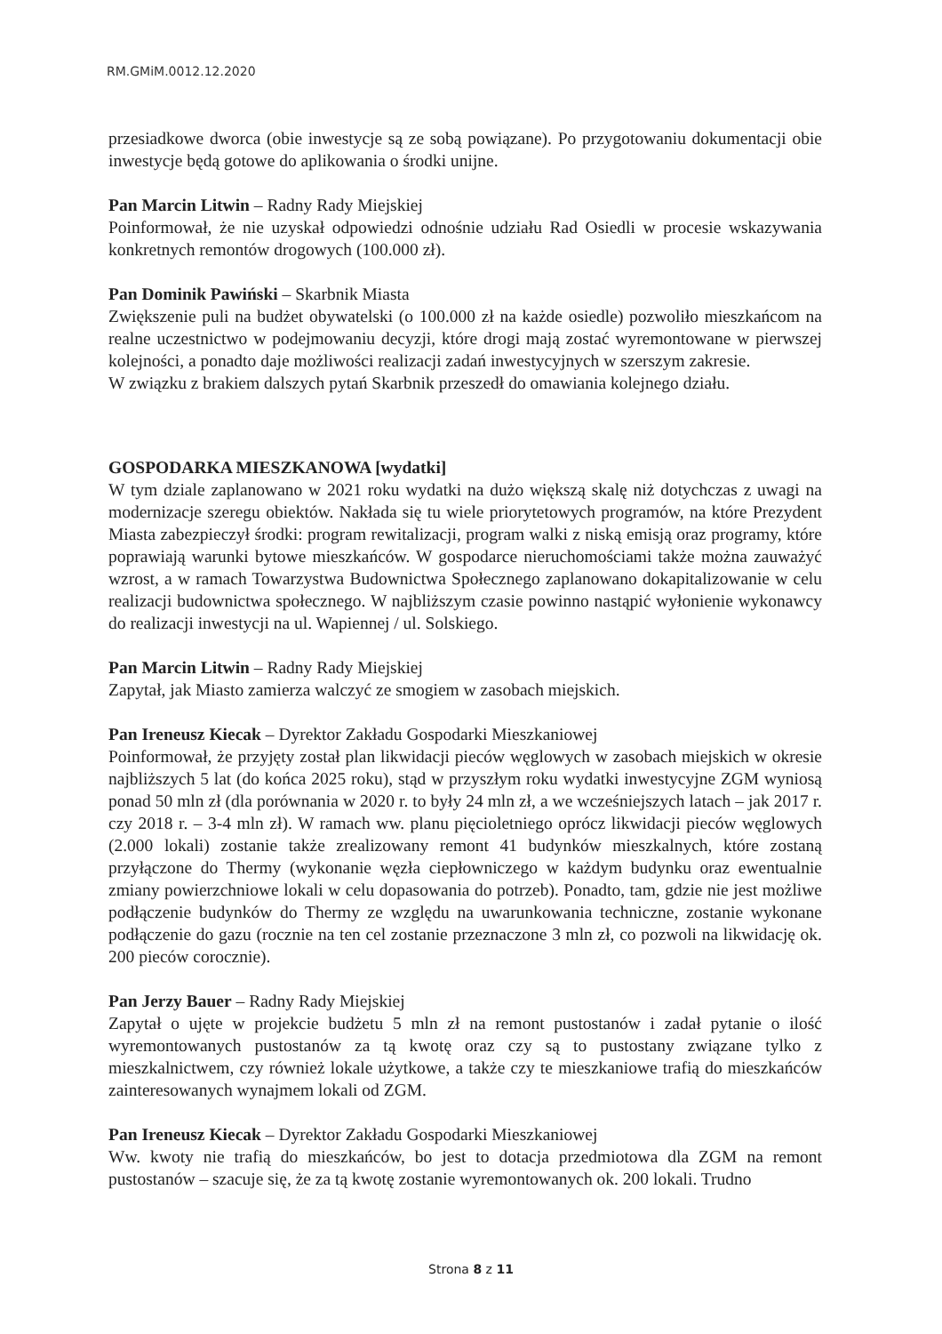RM.GMiM.0012.12.2020
przesiadkowe dworca (obie inwestycje są ze sobą powiązane). Po przygotowaniu dokumentacji obie inwestycje będą gotowe do aplikowania o środki unijne.
Pan Marcin Litwin – Radny Rady Miejskiej
Poinformował, że nie uzyskał odpowiedzi odnośnie udziału Rad Osiedli w procesie wskazywania konkretnych remontów drogowych (100.000 zł).
Pan Dominik Pawiński – Skarbnik Miasta
Zwiększenie puli na budżet obywatelski (o 100.000 zł na każde osiedle) pozwoliło mieszkańcom na realne uczestnictwo w podejmowaniu decyzji, które drogi mają zostać wyremontowane w pierwszej kolejności, a ponadto daje możliwości realizacji zadań inwestycyjnych w szerszym zakresie.
W związku z brakiem dalszych pytań Skarbnik przeszedł do omawiania kolejnego działu.
GOSPODARKA MIESZKANOWA [wydatki]
W tym dziale zaplanowano w 2021 roku wydatki na dużo większą skalę niż dotychczas z uwagi na modernizacje szeregu obiektów. Nakłada się tu wiele priorytetowych programów, na które Prezydent Miasta zabezpieczył środki: program rewitalizacji, program walki z niską emisją oraz programy, które poprawiają warunki bytowe mieszkańców. W gospodarce nieruchomościami także można zauważyć wzrost, a w ramach Towarzystwa Budownictwa Społecznego zaplanowano dokapitalizowanie w celu realizacji budownictwa społecznego. W najbliższym czasie powinno nastąpić wyłonienie wykonawcy do realizacji inwestycji na ul. Wapiennej / ul. Solskiego.
Pan Marcin Litwin – Radny Rady Miejskiej
Zapytał, jak Miasto zamierza walczyć ze smogiem w zasobach miejskich.
Pan Ireneusz Kiecak – Dyrektor Zakładu Gospodarki Mieszkaniowej
Poinformował, że przyjęty został plan likwidacji pieców węglowych w zasobach miejskich w okresie najbliższych 5 lat (do końca 2025 roku), stąd w przyszłym roku wydatki inwestycyjne ZGM wyniosą ponad 50 mln zł (dla porównania w 2020 r. to były 24 mln zł, a we wcześniejszych latach – jak 2017 r. czy 2018 r. – 3-4 mln zł). W ramach ww. planu pięcioletniego oprócz likwidacji pieców węglowych (2.000 lokali) zostanie także zrealizowany remont 41 budynków mieszkalnych, które zostaną przyłączone do Thermy (wykonanie węzła ciepłowniczego w każdym budynku oraz ewentualnie zmiany powierzchniowe lokali w celu dopasowania do potrzeb). Ponadto, tam, gdzie nie jest możliwe podłączenie budynków do Thermy ze względu na uwarunkowania techniczne, zostanie wykonane podłączenie do gazu (rocznie na ten cel zostanie przeznaczone 3 mln zł, co pozwoli na likwidację ok. 200 pieców corocznie).
Pan Jerzy Bauer – Radny Rady Miejskiej
Zapytał o ujęte w projekcie budżetu 5 mln zł na remont pustostanów i zadał pytanie o ilość wyremontowanych pustostanów za tą kwotę oraz czy są to pustostany związane tylko z mieszkalnictwem, czy również lokale użytkowe, a także czy te mieszkaniowe trafią do mieszkańców zainteresowanych wynajmem lokali od ZGM.
Pan Ireneusz Kiecak – Dyrektor Zakładu Gospodarki Mieszkaniowej
Ww. kwoty nie trafią do mieszkańców, bo jest to dotacja przedmiotowa dla ZGM na remont pustostanów – szacuje się, że za tą kwotę zostanie wyremontowanych ok. 200 lokali. Trudno
Strona 8 z 11